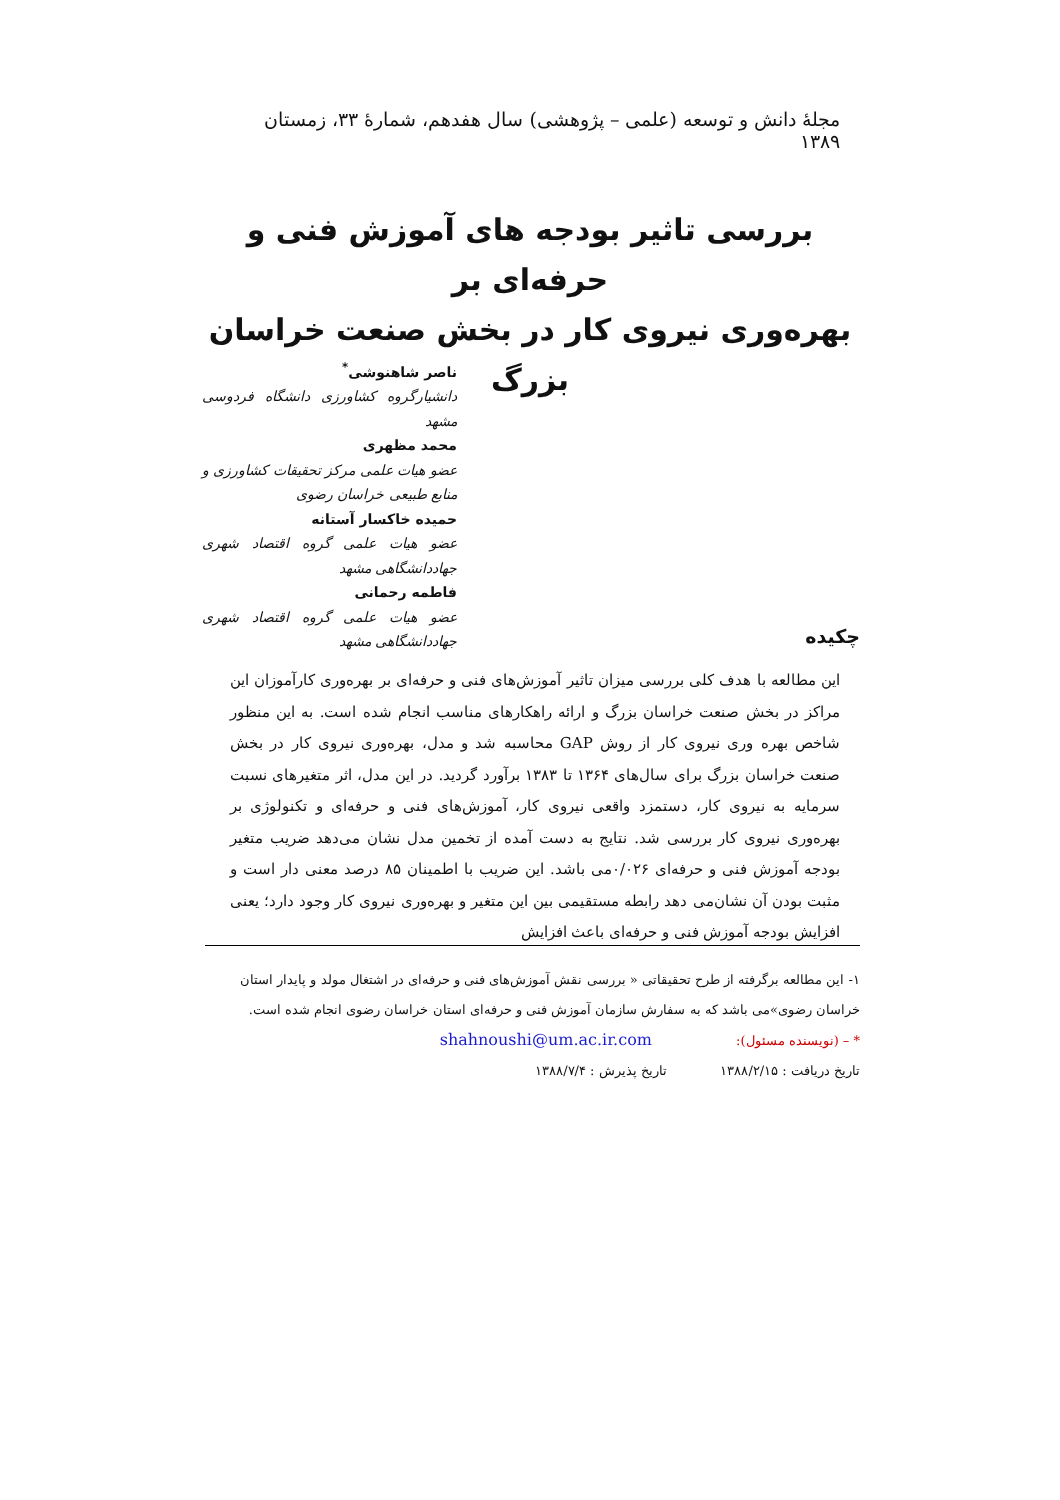مجلهٔ دانش و توسعه (علمی – پژوهشی) سال هفدهم، شمارهٔ ۳۳، زمستان ۱۳۸۹
بررسی تاثیر بودجه های آموزش فنی و حرفه‌ای بر
بهره‌وری نیروی کار در بخش صنعت خراسان بزرگ
ناصر شاهنوشی<sup>*</sup>
دانشیارگروه کشاورزی دانشگاه فردوسی مشهد
محمد مظهری
عضو هیات علمی مرکز تحقیقات کشاورزی و منابع طبیعی خراسان رضوی
حمیده خاکسار آستانه
عضو هیات علمی گروه اقتصاد شهری جهاددانشگاهی مشهد
فاطمه رحمانی
عضو هیات علمی گروه اقتصاد شهری جهاددانشگاهی مشهد
چکیده
این مطالعه با هدف کلی بررسی میزان تاثیر آموزش‌های فنی و حرفه‌ای بر بهره‌وری کارآموزان این مراکز در بخش صنعت خراسان بزرگ و ارائه راهکارهای مناسب انجام شده است. به این منظور شاخص بهره وری نیروی کار از روش GAP محاسبه شد و مدل، بهره‌وری نیروی کار در بخش صنعت خراسان بزرگ برای سال‌های ۱۳۶۴ تا ۱۳۸۳ برآورد گردید. در این مدل، اثر متغیرهای نسبت سرمایه به نیروی کار، دستمزد واقعی نیروی کار، آموزش‌های فنی و حرفه‌ای و تکنولوژی بر بهره‌وری نیروی کار بررسی شد. نتایج به دست آمده از تخمین مدل نشان می‌دهد ضریب متغیر بودجه آموزش فنی و حرفه‌ای ۰/۰۲۶می باشد. این ضریب با اطمینان ۸۵ درصد معنی دار است و مثبت بودن آن نشان‌می دهد رابطه مستقیمی بین این متغیر و بهره‌وری نیروی کار وجود دارد؛ یعنی افزایش بودجه آموزش فنی و حرفه‌ای باعث افزایش
۱- این مطالعه برگرفته از طرح تحقیقاتی « بررسی نقش آموزش‌های فنی و حرفه‌ای در اشتغال مولد و پایدار استان خراسان رضوی»می باشد که به سفارش سازمان آموزش فنی و حرفه‌ای استان خراسان رضوی انجام شده است.
* – (نویسنده مسئول): shahnoushi@um.ac.ir.com
تاریخ دریافت : ۱۳۸۸/۲/۱۵ تاریخ پذیرش : ۱۳۸۸/۷/۴